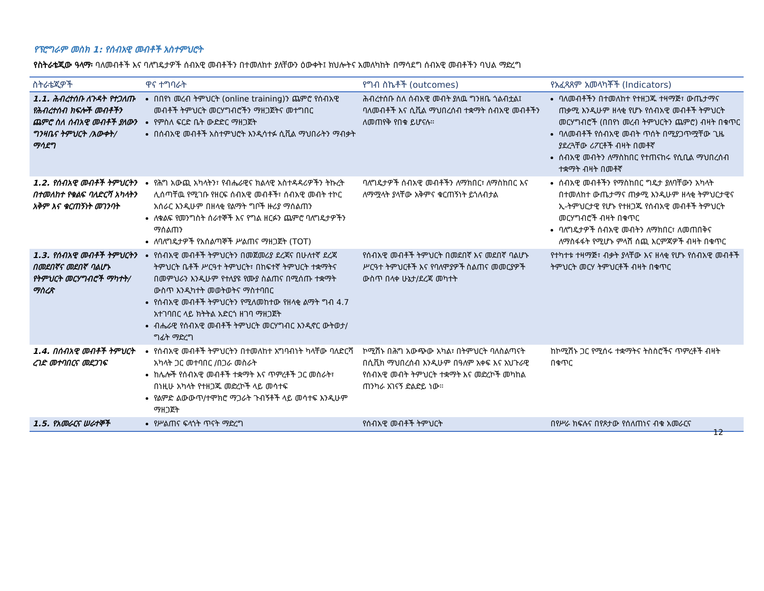የፕሮግራም መስክ 1: የሰብአዊ መብቶች አስተምህሮት
የስትራቴጂው ዓላማ፡ ባለመብቶች እና ባለግዴታዎች ሰብአዊ መብቶችን በተመለከተ ያለቸውን ዕውቀት፤ ክህሎትና አመለካከት በማሳደግ ሰብአዊ መብቶችን ባህል ማድረግ
| ስትራቴጂዎች | ዋና ተግባራት | የግብ ስኬቶች (outcomes) | የአፈጻጸም አመላካቾች (Indicators) |
| --- | --- | --- | --- |
| 1.1. ሕብረተሰቡ ለጉዳት የተጋለጡ የሕብረተሰብ ክፍሎች መብቶችን ጨምሮ ስለ ሰብአዊ መብቶች ያለውን ግንዛቤና ትምህርት /እውቀት/ ማሳደግ | በበየነ መረብ ትምህርት (online training)ን ጨምሮ የሰብአዊ መብቶች ትምህርት መርሃግብሮችን ማዘጋጀትና መተግበር የምስለ ፍርድ ቤት ውድድር ማዘጋጀት በሰብአዊ መብቶች አስተምህሮት እንዲሳተፉ ሲቪል ማህበራትን ማብቃት | ሕብረተሰቡ ስለ ሰብአዊ መብት ያለዉ ግንዘቤ ጎልብቷል፤ ባለመብቶች እና ሲቪል ማህበረሰብ ተቋማት ሰብአዊ መብቶችን ለመጠየቅ የበቁ ይሆናሉ። | ባለመብቶችን በተመለከተ የተዘጋጁ ተዛማጅ፣ ውጤታማና ጠቃሚ እንዲሁም ዘላቂ የሆኑ የሰብአዊ መብቶች ትምህርት መርሃግብሮች (በበየነ መረብ ትምህርትን ጨምሮ) ብዛት በቁጥር ባለመብቶች የሰብአዊ መብት ጥሰት በሚያጋጥሟቸው ጊዜ ያደረጓቸው ሪፖርቶች ብዛት በመቶኛ ሰብአዊ መብትን ለማስከበር የተጠናከሩ የሲቢል ማህበረሰብ ተቋማት ብዛት በመቶኛ |
| 1.2. የሰብአዊ መብቶች ትምህርትን በተመለከተ የቁልፍ ባለድርሻ አካላትን አቅም እና ቁርጠኝነት መገንባት | የሕግ አውጪ አካላትን፣ የብሔራዊና ክልላዊ አስተዳዳሪዎችን ትኩረት ሊሰጣቸዉ የሚገቡ የዘርፍ ሰብአዊ መብቶች፣ ሰብአዊ መብት ተኮር አሰራር እንዲሁም በዘላቂ የልማት ግቦች ዙሪያ ማሰልጠን ለቁልፍ የመንግስት ሰራተኞች እና የግል ዘርፉን ጨምሮ ባለግዴታዎችን ማሰልጠን ለባለግዴታዎች የአሰልጣኞች ሥልጠና ማዘጋጀት (TOT) | ባለግዴታዎች ሰብአዊ መብቶችን ለማክበር፣ ለማስከበር እና ለማሟላት ያላቸው አቅምና ቁርጠኝነት ይጎለብታል | ሰብአዊ መብቶችን የማስከበር ግዴታ ያለባቸውን አካላት በተመለከተ ውጤታማና ጠቃሚ እንዲሁም ዘላቂ ትምህርታዊና ኢ-ትምህርታዊ የሆኑ የተዘጋጁ የሰብአዊ መብቶች ትምህርት መርሃግብሮች ብዛት በቁጥር ባለግዴታዎች ሰብአዊ መብትን ለማክበር፣ ለመጠበቅና ለማስፋፋት የሚሆኑ ምላሽ ሰጪ እርምጃዎች ብዛት በቁጥር |
| 1.3. የሰብአዊ መብቶች ትምህርትን በመደበኛና መደበኛ ባልሆኑ የትምህርት መርሃግብሮች ማካተት/ማስረጽ | የሰብአዊ መብቶች ትምህርትን በመጀመሪያ ደረጃና በሁለተኛ ደረጃ ትምህርት ቤቶች ሥርዓተ ትምህርት፣ በከፍተኛ ትምህርት ተቋማትና በመምህራን እንዲሁም የተለያዩ የሙያ ስልጠና በሚሰጡ ተቋማት ውስጥ እንዲካተት መወትወትና ማስተባበር የሰብአዊ መብቶች ትምህርትን የሚለመከተው የዘላቂ ልማት ግብ 4.7 አተገባበር ላይ ክትትል አድርጎ ዘገባ ማዘጋጀት ብሔራዊ የሰብአዊ መብቶች ትምህርት መርሃግብር እንዲኖር ውትወታ/ግፊት ማድረግ | የሰብአዊ መብቶች ትምህርት በመደበኛ እና መደበኛ ባልሆኑ ሥርዓተ ትምህርቶች እና የባለሞያዎች ስልጠና መመርያዎች ውስጥ በላቀ ሁኔታ/ደረጃ መካተት | የተካተቱ ተዛማጅ፣ ብቃት ያላቸው እና ዘላቂ የሆኑ የሰብአዊ መብቶች ትምህርት መርሃ ትምህርቶች ብዛት በቁጥር |
| 1.4. በሰብአዊ መብቶች ትምህርት ረገድ መተባበርና መደጋገፍ | የሰብአዊ መብቶች ትምህርትን በተመለከተ አግባብነት ካላቸው ባለድርሻ አካላት ጋር መተባበር /በጋራ መስራት ከሌሎች የሰብአዊ መብቶች ተቋማት እና ጥምረቶች ጋር መስራት፣ በነዚሁ አካላት የተዘጋጁ መድረኮች ላይ መሳተፍ የልምድ ልውውጥ/ተሞክሮ ማጋራት ጉብኝቶች ላይ መሳተፍ እንዲሁም ማዘጋጀት | ኮሚሽኑ በሕግ አውጭው አካል፣ በትምህርት ባለስልጣናት በሲቪክ ማህበረሰብ እንዲሁም በዓለም አቀፍ እና አህጉራዊ የሰብአዊ መብት ትምህርት ተቋማት እና መድረኮች መካከል ጠንካራ አገናኝ ድልድይ ነው። | ከኮሚሽኑ ጋር የሚሰሩ ተቋማትና ትስስሮችና ጥምረቶች ብዛት በቁጥር |
| 1.5. የአመራርና ሠራተኞች | የሥልጠና ፍላጎት ጥናት ማድረግ | የሰብአዊ መብቶች ትምህርት | በየሥራ ክፍሉና በየጾታው የሰለጠነና ብቁ አመራርና |
12